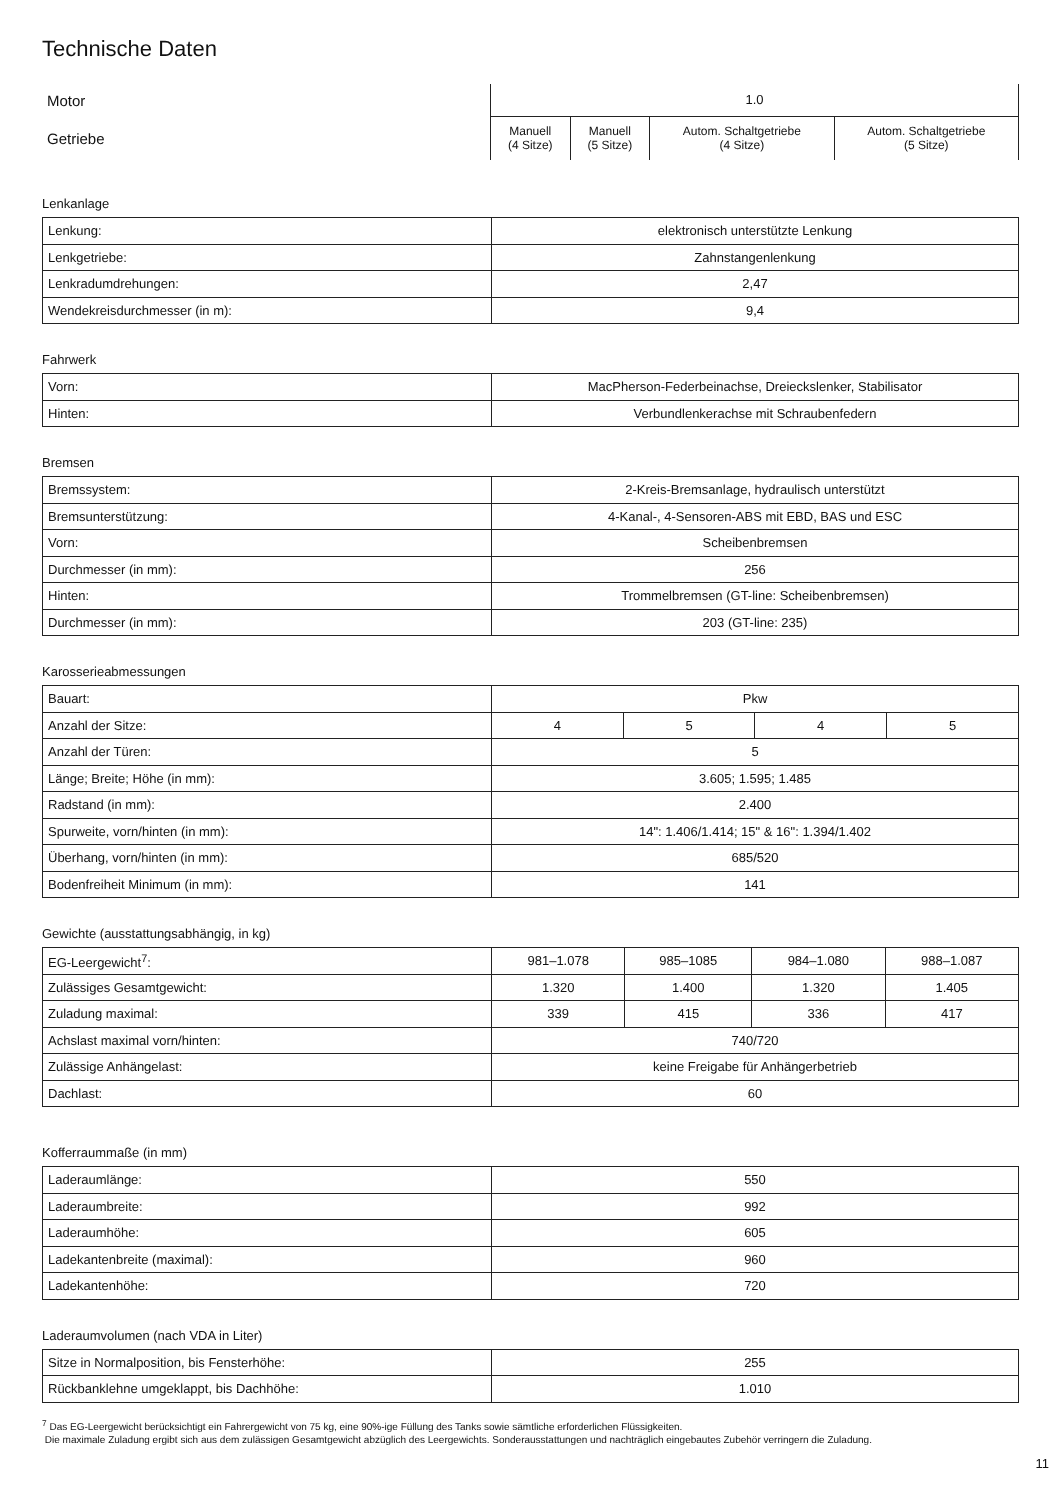Technische Daten
| Motor | 1.0 | | | |
| Getriebe | Manuell (4 Sitze) | Manuell (5 Sitze) | Autom. Schaltgetriebe (4 Sitze) | Autom. Schaltgetriebe (5 Sitze) |
Lenkanlage
| Lenkung: | elektronisch unterstützte Lenkung |
| Lenkgetriebe: | Zahnstangenlenkung |
| Lenkradumdrehungen: | 2,47 |
| Wendekreisdurchmesser (in m): | 9,4 |
Fahrwerk
| Vorn: | MacPherson-Federbeinachse, Dreieckslenker, Stabilisator |
| Hinten: | Verbundlenkerachse mit Schraubenfedern |
Bremsen
| Bremssystem: | 2-Kreis-Bremsanlage, hydraulisch unterstützt |
| Bremsunterstützung: | 4-Kanal-, 4-Sensoren-ABS mit EBD, BAS und ESC |
| Vorn: | Scheibenbremsen |
| Durchmesser (in mm): | 256 |
| Hinten: | Trommelbremsen (GT-line: Scheibenbremsen) |
| Durchmesser (in mm): | 203 (GT-line: 235) |
Karosserieabmessungen
| Bauart: | Pkw | | | |
| Anzahl der Sitze: | 4 | 5 | 4 | 5 |
| Anzahl der Türen: | 5 | | | |
| Länge; Breite; Höhe (in mm): | 3.605; 1.595; 1.485 | | | |
| Radstand (in mm): | 2.400 | | | |
| Spurweite, vorn/hinten (in mm): | 14": 1.406/1.414; 15" & 16": 1.394/1.402 | | | |
| Überhang, vorn/hinten (in mm): | 685/520 | | | |
| Bodenfreiheit Minimum (in mm): | 141 | | | |
Gewichte (ausstattungsabhängig, in kg)
| EG-Leergewicht<sup>7</sup>: | 981–1.078 | 985–1085 | 984–1.080 | 988–1.087 |
| Zulässiges Gesamtgewicht: | 1.320 | 1.400 | 1.320 | 1.405 |
| Zuladung maximal: | 339 | 415 | 336 | 417 |
| Achslast maximal vorn/hinten: | 740/720 | | | |
| Zulässige Anhängelast: | keine Freigabe für Anhängerbetrieb | | | |
| Dachlast: | 60 | | | |
Kofferraummaße (in mm)
| Laderaumlänge: | 550 |
| Laderaumbreite: | 992 |
| Laderaumhöhe: | 605 |
| Ladekantenbreite (maximal): | 960 |
| Ladekantenhöhe: | 720 |
Laderaumvolumen (nach VDA in Liter)
| Sitze in Normalposition, bis Fensterhöhe: | 255 |
| Rückbanklehne umgeklappt, bis Dachhöhe: | 1.010 |
<sup>7</sup> Das EG-Leergewicht berücksichtigt ein Fahrergewicht von 75 kg, eine 90%-ige Füllung des Tanks sowie sämtliche erforderlichen Flüssigkeiten.
Die maximale Zuladung ergibt sich aus dem zulässigen Gesamtgewicht abzüglich des Leergewichts. Sonderausstattungen und nachträglich eingebautes Zubehör verringern die Zuladung.
11